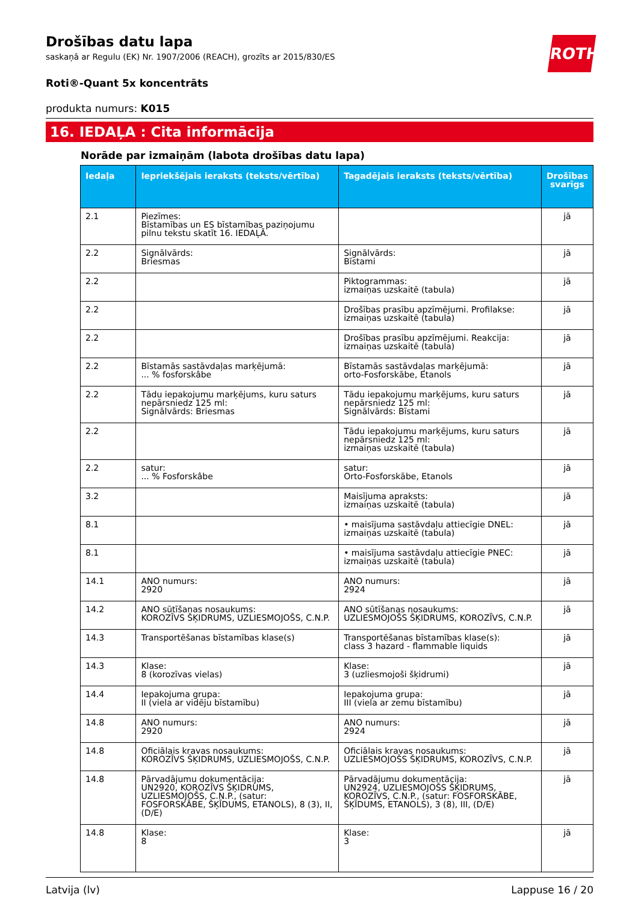ROTH
Drošības datu lapa
saskaņā ar Regulu (EK) Nr. 1907/2006 (REACH), grozīts ar 2015/830/ES
Roti®-Quant 5x koncentrāts
produkta numurs: K015
16. IEDAĻA : Cita informācija
Norāde par izmaiņām (labota drošības datu lapa)
| Iedaļa | Iepriekšējais ieraksts (teksts/vērtība) | Tagadējais ieraksts (teksts/vērtība) | Drošības svarīgs |
| --- | --- | --- | --- |
| 2.1 | Piezīmes: Bīstamības un ES bīstamības paziņojumu pilnu tekstu skatīt 16. IEDAĻĀ. | | jā |
| 2.2 | Signālvārds: Briesmas | Signālvārds: Bīstami | jā |
| 2.2 | | Piktogrammas: izmaiņas uzskaitē (tabula) | jā |
| 2.2 | | Drošības prasību apzīmējumi. Profilakse: izmaiņas uzskaitē (tabula) | jā |
| 2.2 | | Drošības prasību apzīmējumi. Reakcija: izmaiņas uzskaitē (tabula) | jā |
| 2.2 | Bīstamās sastāvdaļas marķējumā: ... % fosforskâbe | Bīstamās sastāvdaļas marķējumā: orto-Fosforskābe, Etanols | jā |
| 2.2 | Tādu iepakojumu marķējums, kuru saturs nepārsniedz 125 ml: Signālvārds: Briesmas | Tādu iepakojumu marķējums, kuru saturs nepārsniedz 125 ml: Signālvārds: Bīstami | jā |
| 2.2 | | Tādu iepakojumu marķējums, kuru saturs nepārsniedz 125 ml: izmaiņas uzskaitē (tabula) | jā |
| 2.2 | satur: ... % Fosforskâbe | satur: Orto-Fosforskābe, Etanols | jā |
| 3.2 | | Maisījuma apraksts: izmaiņas uzskaitē (tabula) | jā |
| 8.1 | | • maisījuma sastāvdaļu attiecīgie DNEL: izmaiņas uzskaitē (tabula) | jā |
| 8.1 | | • maisījuma sastāvdaļu attiecīgie PNEC: izmaiņas uzskaitē (tabula) | jā |
| 14.1 | ANO numurs: 2920 | ANO numurs: 2924 | jā |
| 14.2 | ANO sūtīšanas nosaukums: KOROZĪVS ŠĶIDRUMS, UZLIESMOJOŠS, C.N.P. | ANO sūtīšanas nosaukums: UZLIESMOJOŠS ŠĶIDRUMS, KOROZĪVS, C.N.P. | jā |
| 14.3 | Transportēšanas bīstamības klase(s) | Transportēšanas bīstamības klase(s): class 3 hazard - flammable liquids | jā |
| 14.3 | Klase: 8 (korozīvas vielas) | Klase: 3 (uzliesmojoši šķidrumi) | jā |
| 14.4 | Iepakojuma grupa: II (viela ar vidēju bīstamību) | Iepakojuma grupa: III (viela ar zemu bīstamību) | jā |
| 14.8 | ANO numurs: 2920 | ANO numurs: 2924 | jā |
| 14.8 | Oficiālais kravas nosaukums: KOROZĪVS ŠĶIDRUMS, UZLIESMOJOŠS, C.N.P. | Oficiālais kravas nosaukums: UZLIESMOJOŠS ŠĶIDRUMS, KOROZĪVS, C.N.P. | jā |
| 14.8 | Pārvadājumu dokumentācija: UN2920, KOROZĪVS ŠĶIDRUMS, UZLIESMOJOŠS, C.N.P., (satur: FOSFORSKĀBE, ŠĶĪDUMS, ETANOLS), 8 (3), II, (D/E) | Pārvadājumu dokumentācija: UN2924, UZLIESMOJOŠS ŠĶIDRUMS, KOROZĪVS, C.N.P., (satur: FOSFORSKĀBE, ŠĶĪDUMS, ETANOLS), 3 (8), III, (D/E) | jā |
| 14.8 | Klase: 8 | Klase: 3 | jā |
Latvija (lv) Lappuse 16 / 20